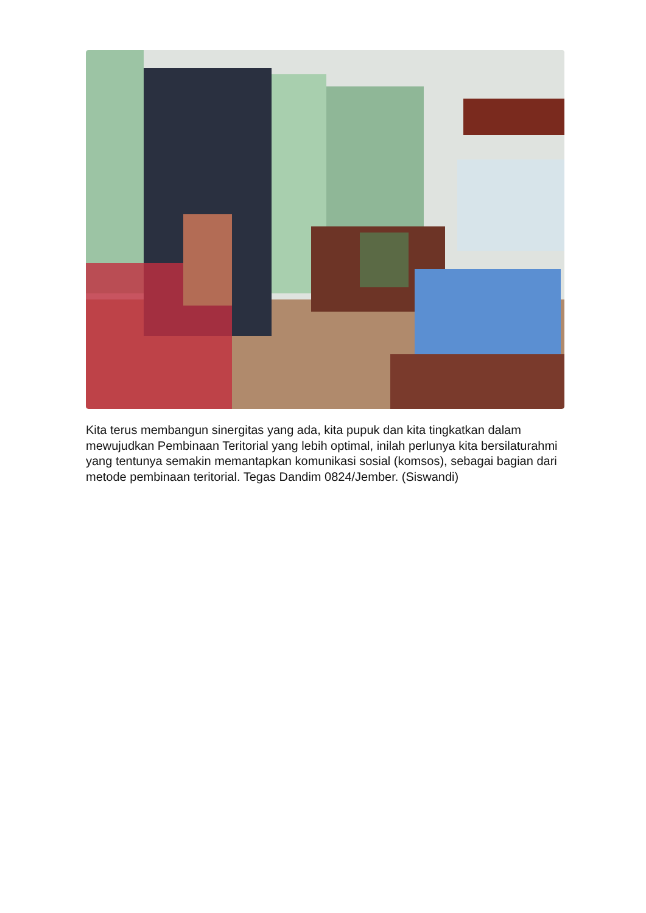Kita terus membangun sinergitas yang ada, kita pupuk dan kita tingkatkan dalam mewujudkan Pembinaan Teritorial yang lebih optimal, inilah perlunya kita bersilaturahmi yang tentunya semakin memantapkan komunikasi sosial (komsos), sebagai bagian dari metode pembinaan teritorial. Tegas Dandim 0824/Jember. (Siswandi)